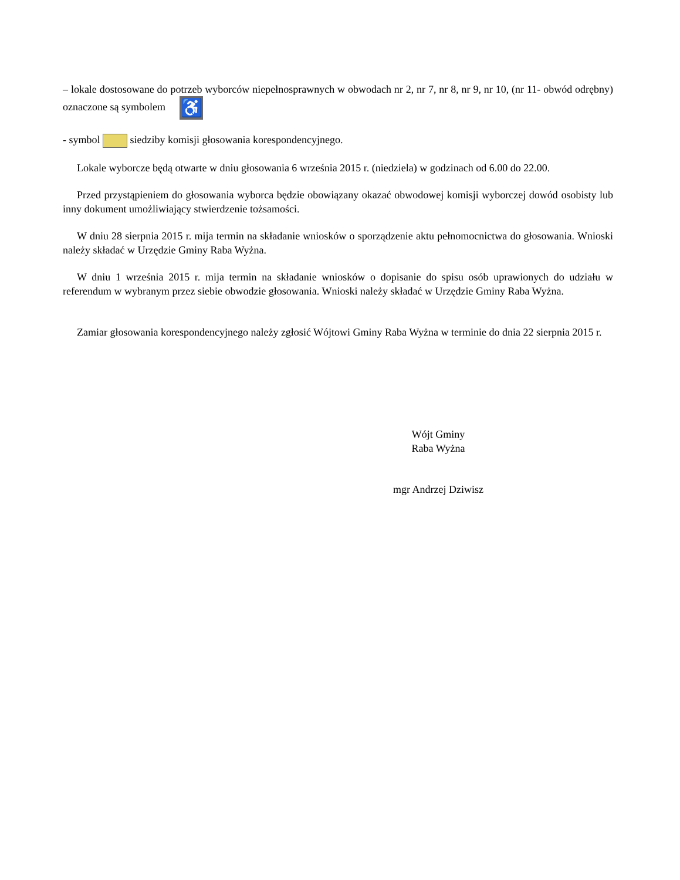– lokale dostosowane do potrzeb wyborców niepełnosprawnych w obwodach nr 2, nr 7, nr 8, nr 9, nr 10, (nr 11- obwód odrębny) oznaczone są symbolem ♿
- symbol siedziby komisji głosowania korespondencyjnego.
Lokale wyborcze będą otwarte w dniu głosowania 6 września 2015 r. (niedziela) w godzinach od 6.00 do 22.00.
Przed przystąpieniem do głosowania wyborca będzie obowiązany okazać obwodowej komisji wyborczej dowód osobisty lub inny dokument umożliwiający stwierdzenie tożsamości.
W dniu 28 sierpnia 2015 r. mija termin na składanie wniosków o sporządzenie aktu pełnomocnictwa do głosowania. Wnioski należy składać w Urzędzie Gminy Raba Wyżna.
W dniu 1 września 2015 r. mija termin na składanie wniosków o dopisanie do spisu osób uprawionych do udziału w referendum w wybranym przez siebie obwodzie głosowania. Wnioski należy składać w Urzędzie Gminy Raba Wyżna.
Zamiar głosowania korespondencyjnego należy zgłosić Wójtowi Gminy Raba Wyżna w terminie do dnia 22 sierpnia 2015 r.
Wójt Gminy
Raba Wyżna
mgr Andrzej Dziwisz